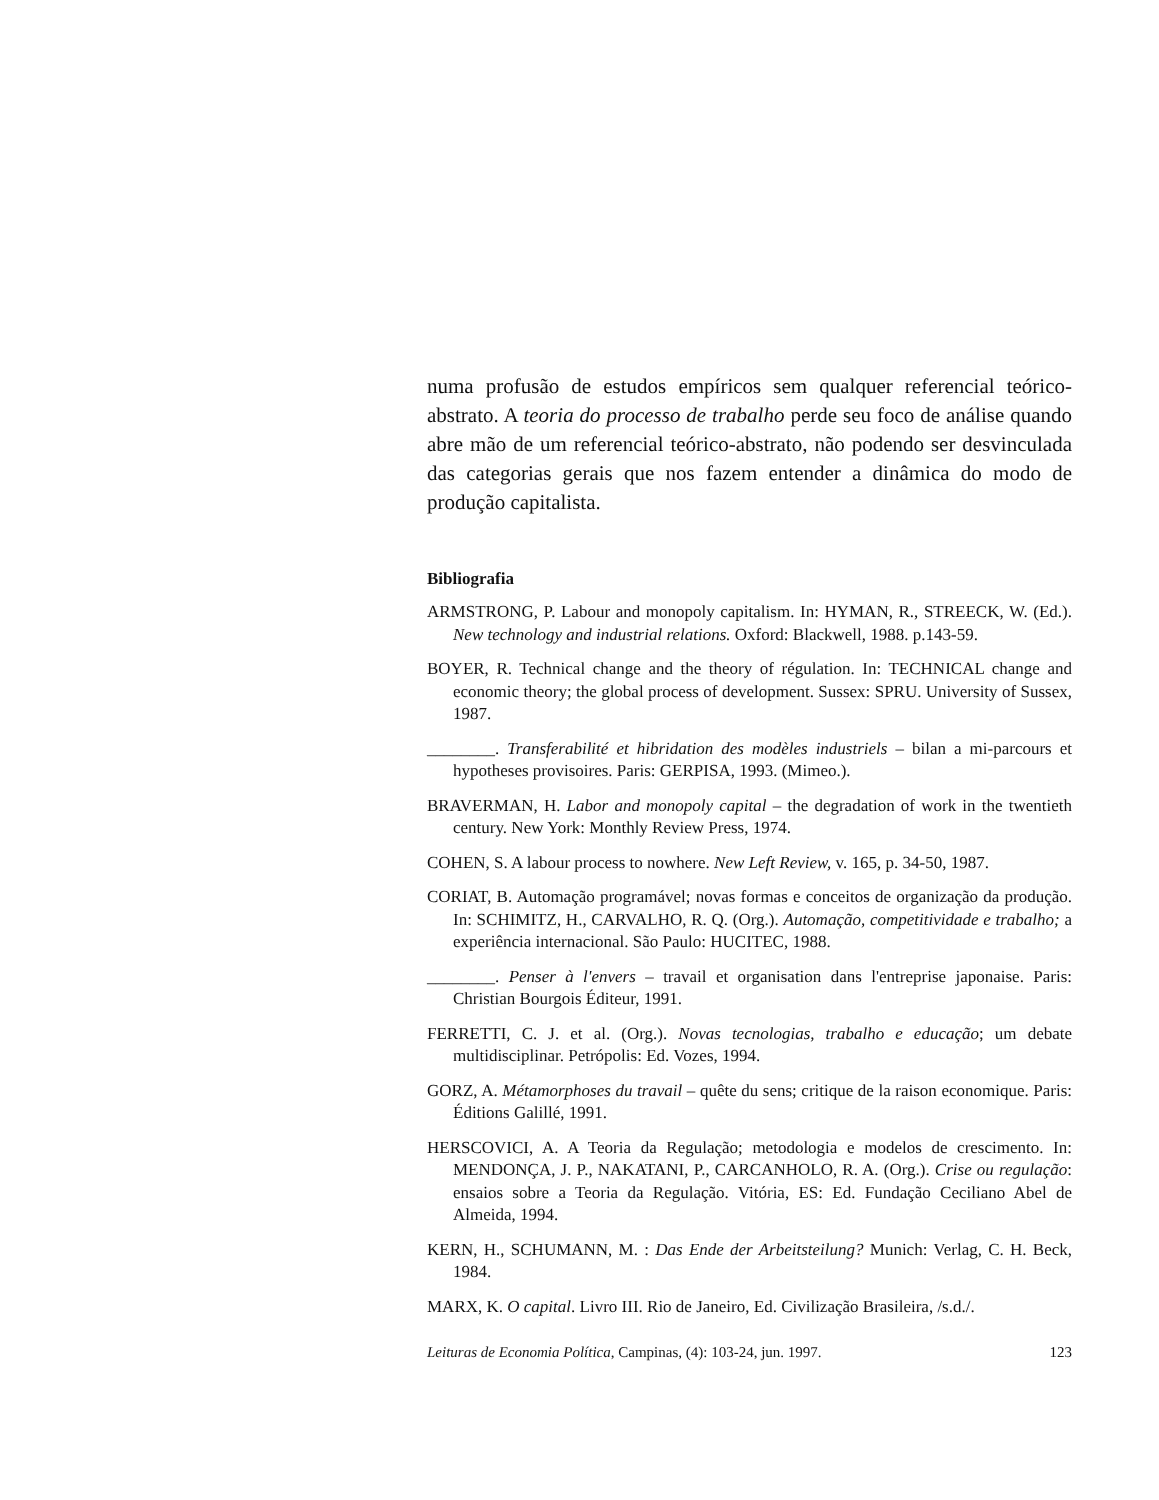numa profusão de estudos empíricos sem qualquer referencial teórico-abstrato. A teoria do processo de trabalho perde seu foco de análise quando abre mão de um referencial teórico-abstrato, não podendo ser desvinculada das categorias gerais que nos fazem entender a dinâmica do modo de produção capitalista.
Bibliografia
ARMSTRONG, P. Labour and monopoly capitalism. In: HYMAN, R., STREECK, W. (Ed.). New technology and industrial relations. Oxford: Blackwell, 1988. p.143-59.
BOYER, R. Technical change and the theory of régulation. In: TECHNICAL change and economic theory; the global process of development. Sussex: SPRU. University of Sussex, 1987.
________. Transferabilité et hibridation des modèles industriels – bilan a mi-parcours et hypotheses provisoires. Paris: GERPISA, 1993. (Mimeo.).
BRAVERMAN, H. Labor and monopoly capital – the degradation of work in the twentieth century. New York: Monthly Review Press, 1974.
COHEN, S. A labour process to nowhere. New Left Review, v. 165, p. 34-50, 1987.
CORIAT, B. Automação programável; novas formas e conceitos de organização da produção. In: SCHIMITZ, H., CARVALHO, R. Q. (Org.). Automação, competitividade e trabalho; a experiência internacional. São Paulo: HUCITEC, 1988.
________. Penser à l'envers – travail et organisation dans l'entreprise japonaise. Paris: Christian Bourgois Éditeur, 1991.
FERRETTI, C. J. et al. (Org.). Novas tecnologias, trabalho e educação; um debate multidisciplinar. Petrópolis: Ed. Vozes, 1994.
GORZ, A. Métamorphoses du travail – quête du sens; critique de la raison economique. Paris: Éditions Galillé, 1991.
HERSCOVICI, A. A Teoria da Regulação; metodologia e modelos de crescimento. In: MENDONÇA, J. P., NAKATANI, P., CARCANHOLO, R. A. (Org.). Crise ou regulação: ensaios sobre a Teoria da Regulação. Vitória, ES: Ed. Fundação Ceciliano Abel de Almeida, 1994.
KERN, H., SCHUMANN, M. : Das Ende der Arbeitsteilung? Munich: Verlag, C. H. Beck, 1984.
MARX, K. O capital. Livro III. Rio de Janeiro, Ed. Civilização Brasileira, /s.d./.
Leituras de Economia Política, Campinas, (4): 103-24, jun. 1997. 123